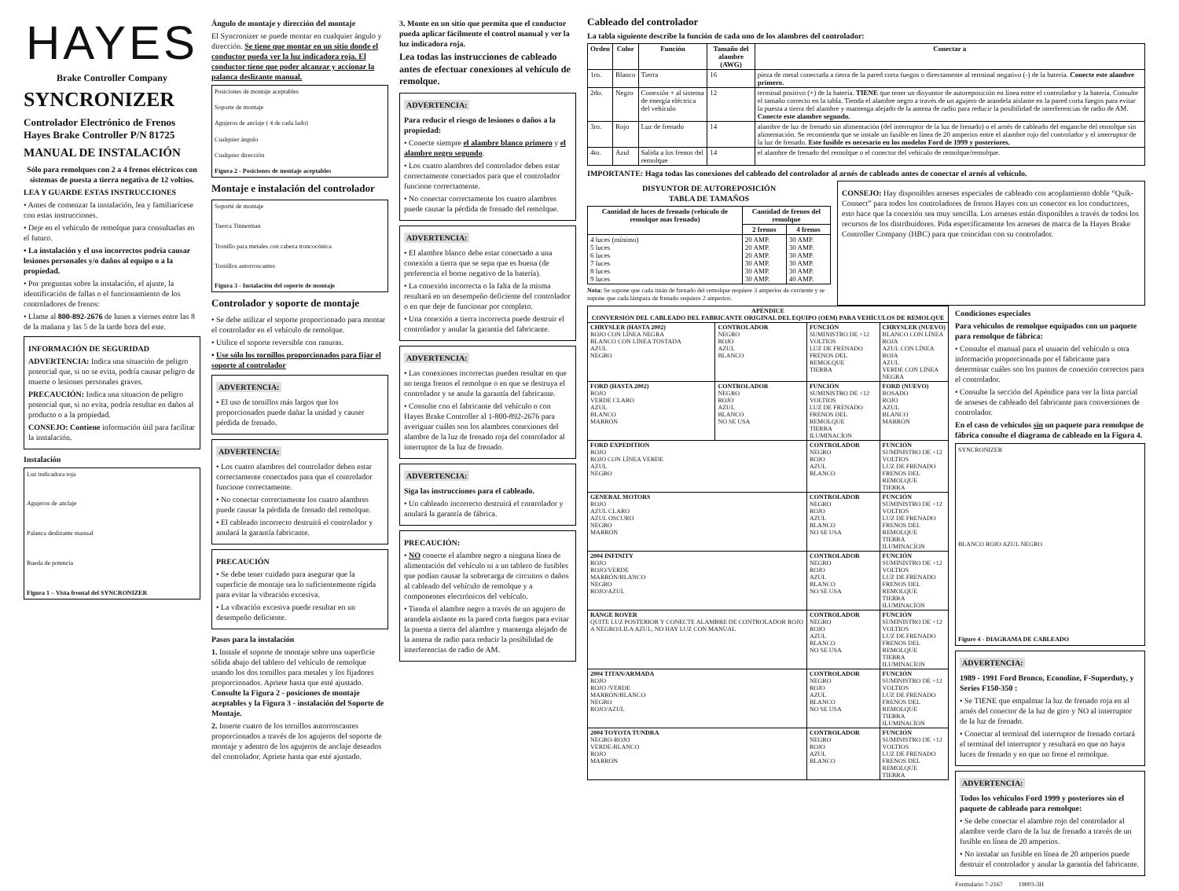HAYES
Brake Controller Company
SYNCRONIZER
Controlador Electrónico de Frenos Hayes Brake Controller P/N 81725
MANUAL DE INSTALACIÓN
Sólo para remolques con 2 a 4 frenos eléctricos con sistemas de puesta a tierra negativa de 12 voltios.
LEA Y GUARDE ESTAS INSTRUCCIONES
• Antes de comenzar la instalación, lea y familiarícese con estas instrucciones.
• Deje en el vehículo de remolque para consultarlas en el futuro.
• La instalación y el uso incorrectos podría causar lesiones personales y/o daños al equipo o a la propiedad.
• Por preguntas sobre la instalación, el ajuste, la identificación de fallas o el funcionamiento de los controladores de frenos:
• Llame al 800-892-2676 de lunes a viernes entre las 8 de la mañana y las 5 de la tarde hora del este.
INFORMACIÓN DE SEGURIDAD
ADVERTENCIA: Indica una situación de peligro potencial que, si no se evita, podría causar peligro de muerte o lesiones personales graves.
PRECAUCIÓN: Indica una situacion de peligro potencial que, si no evita, podría resultar en daños al producto o a la propiedad.
CONSEJO: Contiene información útil para facilitar la instalación.
Instalación
Luz indicadora roja
Agujeros de anclaje
Palanca deslizante manual
Rueda de potencia
Figura 1 – Vista frontal del SYNCRONIZER
Ángulo de montaje y dirección del montaje
El Syncronizer se puede montar en cualquier ángulo y dirección. Se tiene que montar en un sitio donde el conductor pueda ver la luz indicadora roja. El conductor tiene que poder alcanzar y accionar la palanca deslizante manual.
Posiciones de montaje aceptables
Soporte de montaje
Agujeros de anclaje ( 4 de cada lado)
Cualquier ángulo
Cualquier dirección
Figura 2 - Posiciones de montaje aceptables
Montaje e instalación del controlador
Soporté de montaje
Tuerca Tinnerman
Tronillo para metales con cabeza troncocónica
Tornillos autorroscantes
Figura 3 - Instalación del soporte de montaje
Controlador y soporte de montaje
• Se debe utilizar el soporte proporcionado para montar el controlador en el vehículo de remolque.
• Utilice el soporte reversible con ranuras.
• Use sólo los tornillos proporcionados para fijar el soporte al controlador
ADVERTENCIA:
• El uso de tornillos más largos que los proporcionados puede dañar la unidad y causer pérdida de frenado.
ADVERTENCIA:
• Los cuatro alambres del controlador deben estar correctamente conectados para que el controlador funcione correctamente.
• No conectar correctamente los cuatro alambres puede causar la pérdida de frenado del remolque.
• El cableado incorrecto destruirá el controlador y anulará la garantía fabricante.
PRECAUCIÓN
• Se debe tener cuidado para asegurar que la superficie de montaje sea lo suficientemente rígida para evitar la vibración excesiva.
• La vibración excesiva puede resultar en un desempeño deficiente.
Pasos para la instalación
1. Instale el soporte de montaje sobre una superficie sólida abajo del tablero del vehículo de remolque usando los dos tornillos para metales y los fijadores proporcionados. Apriete hasta que esté ajustado. Consulte la Figura 2 - posiciones de montaje aceptables y la Figura 3 - instalación del Soporte de Montaje.
2. Inserte cuatro de los tornillos autorroscantes proporcionados a través de los agujeros del soporte de montaje y adentro de los agujeros de anclaje deseados del controlador. Apriete hasta que esté ajustado.
3. Monte en un sitio que permita que el conductor pueda aplicar fácilmente el control manual y ver la luz indicadora roja.
Lea todas las instrucciones de cableado antes de efectuar conexiones al vehículo de remolque.
ADVERTENCIA:
Para reducir el riesgo de lesiones o daños a la propiedad:
• Conecte siempre el alambre blanco primero y el alambre negro segundo.
• Los cuatro alambres del controlador deben estar correctamente conectados para que el controlador funcione correctamente.
• No conectar correctamente los cuatro alambres puede causar la pérdida de frenado del remolque.
ADVERTENCIA:
• El alambre blanco debe estar conectado a una conexión a tierra que se sepa que es buena (de preferencia el borne negativo de la batería).
• La conexión incorrecta o la falta de la misma resultará en un desempeño deficiente del controlador o en que deje de funcionar por completo.
• Una conexión a tierra incorrecta puede destruir el controlador y anular la garantía del fabricante.
ADVERTENCIA:
• Las conexiones incorrectas pueden resultar en que no tenga frenos el remolque o en que se destruya el controlador y se anule la garantía del fabricante.
• Consulte con el fabricante del vehículo o con Hayes Brake Controller al 1-800-892-2676 para averiguar cuáles son los alambres conexiones del alambre de la luz de frenado roja del controlador al interruptor de la luz de frenado.
ADVERTENCIA:
Siga las instrucciones para el cableado.
• Un cableado incorrecto destruirá el controlador y anulará la garantía de fábrica.
PRECAUCIÓN:
• NO conecte el alambre negro a ninguna línea de alimentación del vehículo ni a un tablero de fusibles que podían causar la sobrecarga de circuitos o daños al cableado del vehículo de remolque y a componentes electrónicos del vehículo.
• Tienda el alambre negro a través de un agujero de arandela aislante en la pared corta fuegos para evitar la puesta a tierra del alambre y mantenga alejado de la antena de radio para reducir la posibilidad de interferencias de radio de AM.
Cableado del controlador
La tabla siguiente describe la función de cada uno de los alambres del controlador:
| Orden | Color | Función | Tamaño del alambre (AWG) | Conectar a |
| --- | --- | --- | --- | --- |
| 1ro. | Blanco | Tierra | 16 | pieza de metal conectada a tierra de la pared corta fuegos o directamente al terminal negativo (-) de la batería. Conecte este alambre primero. |
| 2do. | Negro | Conexión + al sistema de energía eléctrica del vehículo | 12 | terminal positivo (+) de la batería. TIENE que tener un disyuntor de autoreposición en línea entre el controlador y la batería. Consulte el tamaño correcto en la tabla. Tienda el alambre negro a través de un agujero de arandela aislante en la pared corta fuegos para evitar la puesta a tierra del alambre y mantenga alejado de la antena de radio para reducir la posibilidad de interferencias de radio de AM. Conecte este alambre segundo. |
| 3ro. | Rojo | Luz de frenado | 14 | alambre de luz de frenado sin alimentación (del interruptor de la luz de frenado) o el arnés de cableado del enganche del remolque sin alimentación. Se recomienda que se instale un fusible en línea de 20 amperios entre el alambre rojo del controlador y el interruptor de la luz de frenado. Este fusible es necesario en los modelos Ford de 1999 y posteriores. |
| 4to. | Azul | Salida a los frenos del remolque | 14 | el alambre de frenado del remolque o el conector del vehículo de remolque/remolque. |
IMPORTANTE: Haga todas las conexiones del cableado del controlador al arnés de cableado antes de conectar el arnés al vehículo.
DISYUNTOR DE AUTOREPOSICIÓN
TABLA DE TAMAÑOS
| Cantidad de luces de frenado (vehículo de remolque mas frenado) | Cantidad de frenos del remolque | |
| --- | --- | --- |
| | 2 frenos | 4 frenos |
| 4 luces (mínimo) 5 luces 6 luces 7 luces 8 luces 9 luces | 20 AMP. 20 AMP. 20 AMP. 30 AMP. 30 AMP. 30 AMP. | 30 AMP. 30 AMP. 30 AMP. 30 AMP. 30 AMP. 40 AMP. |
Nota: Se supone que cada imán de frenado del remolque requiere 3 amperios de corriente y se supone que cada lámpara de frenado requiere 2 amperios.
CONSEJO: Hay disponibles arneses especiales de cableado con acoplamiento doble “Quik-Connect” para todos los controladores de frenos Hayes con un conector en los conductores, esto hace que la conexión sea muy sencilla. Los arneses están disponibles a través de todos los recursos de los distribuidores. Pida específicamente los arneses de marca de la Hayes Brake Controller Company (HBC) para que coincidan con su controlador.
| APÉNDICE CONVERSIÓN DEL CABLEADO DEL FABRICANTE ORIGINAL DEL EQUIPO (OEM) PARA VEHÍCULOS DE REMOLQUE | | | |
| --- | --- | --- | --- |
| CHRYSLER (HASTA 2002) ROJO CON LÍNEA NEGRA BLANCO CON LÍNEA TOSTADA AZUL NEGRO | CONTROLADOR NEGRO ROJO AZUL BLANCO | FUNCIÓN SUMINISTRO DE +12 VOLTIOS LUZ DE FRENADO FRENOS DEL REMOLQUE TIERRA | CHRYSLER (NUEVO) BLANCO CON LÍNEA ROJA AZUL CON LÍNEA ROJA AZUL VERDE CON LÍNEA NEGRA |
| FORD (HASTA 2002) ROJO VERDE CLARO AZUL BLANCO MARRÓN | CONTROLADOR NEGRO ROJO AZUL BLANCO NO SE USA | FUNCIÓN SUMINISTRO DE +12 VOLTIOS LUZ DE FRENADO FRENOS DEL REMOLQUE TIERRA ILUMINACÍON | FORD (NUEVO) ROSADO ROJO AZUL BLANCO MARRÓN |
| FORD EXPEDITION ROJO ROJO CON LÍNEA VERDE AZUL NEGRO | | CONTROLADOR NEGRO ROJO AZUL BLANCO | FUNCIÓN SUMINISTRO DE +12 VOLTIOS LUZ DE FRENADO FRENOS DEL REMOLQUE TIERRA |
| GENERAL MOTORS ROJO AZUL CLARO AZUL OSCURO NEGRO MARRÓN | | CONTROLADOR NEGRO ROJO AZUL BLANCO NO SE USA | FUNCIÓN SUMINISTRO DE +12 VOLTIOS LUZ DE FRENADO FRENOS DEL REMOLQUE TIERRA ILUMINACÍON |
| 2004 INFINITY ROJO ROJO/VERDE MARRÓN/BLANCO NEGRO ROJO/AZUL | | CONTROLADOR NEGRO ROJO AZUL BLANCO NO SE USA | FUNCIÓN SUMINISTRO DE +12 VOLTIOS LUZ DE FRENADO FRENOS DEL REMOLQUE TIERRA ILUMINACÍON |
| RANGE ROVER QUITE LUZ POSTERIOR Y CONECTE ALAMBRE DE CONTROLADOR ROJO A NEGRO/LILA AZUL, NO HAY LUZ CON MANUAL | | CONTROLADOR NEGRO ROJO AZUL BLANCO NO SE USA | FUNCIÓN SUMINISTRO DE +12 VOLTIOS LUZ DE FRENADO FRENOS DEL REMOLQUE TIERRA ILUMINACÍON |
| 2004 TITAN/ARMADA ROJO ROJO /VERDE MARRÓN/BLANCO NEGRO ROJO/AZUL | | CONTROLADOR NEGRO ROJO AZUL BLANCO NO SE USA | FUNCIÓN SUMINISTRO DE +12 VOLTIOS LUZ DE FRENADO FRENOS DEL REMOLQUE TIERRA ILUMINACÍON |
| 2004 TOYOTA TUNDRA NEGRO-ROJO VERDE-BLANCO ROJO MARRÓN | | CONTROLADOR NEGRO ROJO AZUL BLANCO | FUNCIÓN SUMINISTRO DE +12 VOLTIOS LUZ DE FRENADO FRENOS DEL REMOLQUE TIERRA |
Condiciones especiales
Para vehículos de remolque equipados con un paquete para remolque de fábrica:
• Consulte el manual para el usuario del vehículo u otra información proporcionada por el fabricante para determinar cuáles son los puntos de conexión correctos para el controlador.
• Consulte la sección del Apéndice para ver la lista parcial de arneses de cableado del fabricante para conversiones de controlador.
En el caso de vehículos sin un paquete para remolque de fábrica consulte el diagrama de cableado en la Figura 4.
SYNCRONIZER
BLANCO ROJO AZUL NEGRO
Figure 4 - DIAGRAMA DE CABLEADO
ADVERTENCIA:
1989 - 1991 Ford Bronco, Econoline, F-Superduty, y Series F150-350 :
• Se TIENE que empalmar la luz de frenado roja en al arnés del conector de la luz de giro y NO al interruptor de la luz de frenado.
• Conectar al terminal del interruptor de frenado cortará el terminal del interruptor y resultará en que no haya luces de frenado y en que no frene el remolque.
ADVERTENCIA:
Todos los vehículos Ford 1999 y posteriores sin el paquete de cableado para remolque:
• Se debe conectar el alambre rojo del controlador al alambre verde claro de la luz de frenado a través de un fusible en línea de 20 amperios.
• No instalar un fusible en línea de 20 amperios puede destruir el controlador y anular la garantía del fabricante.
Formulario 7-2167 19003-3H